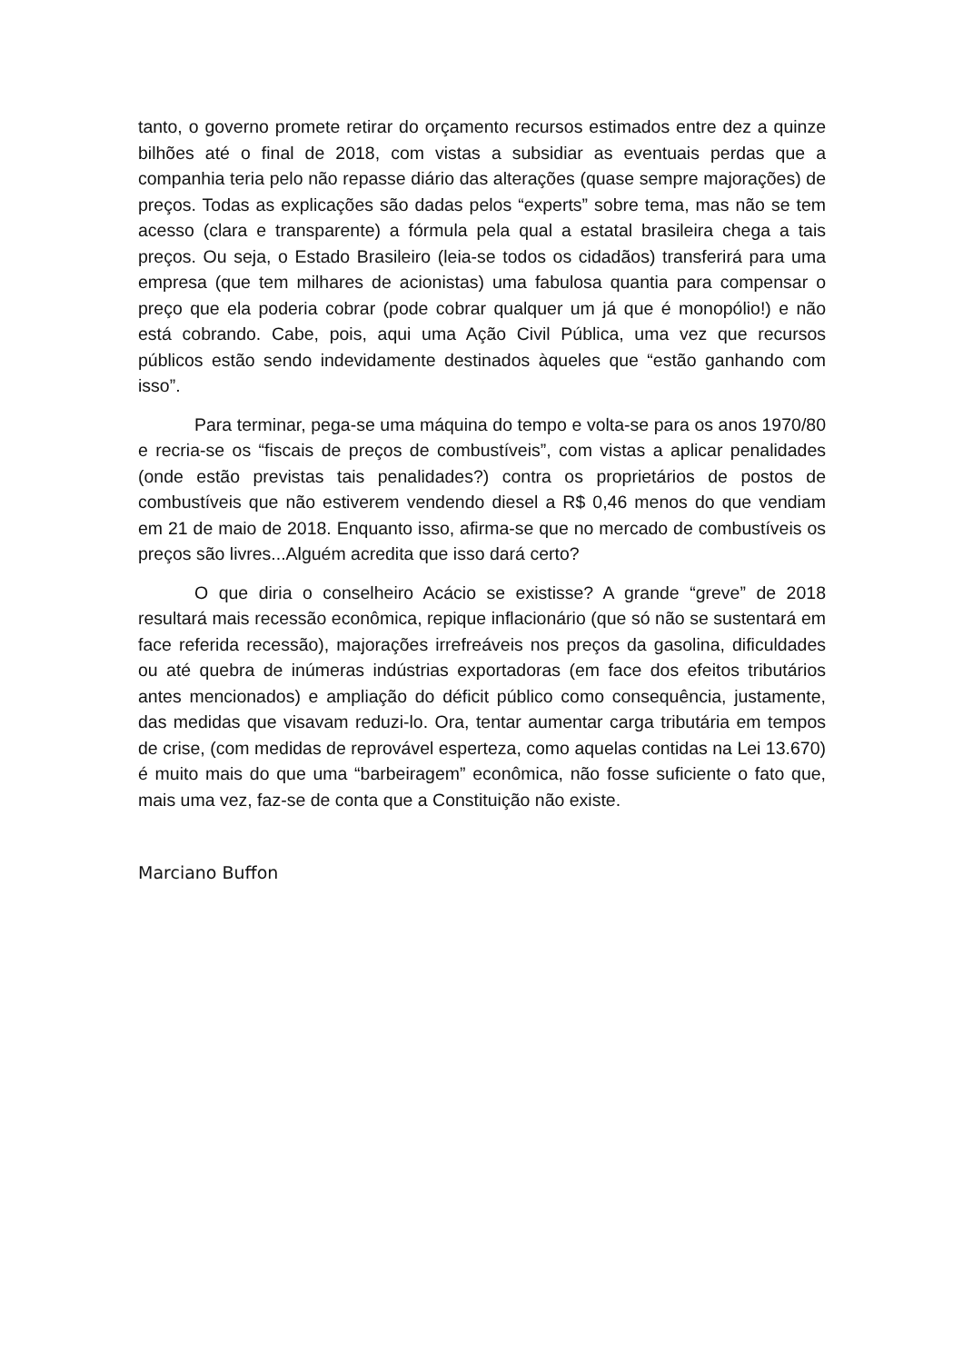tanto, o governo promete retirar do orçamento recursos estimados entre dez a quinze bilhões até o final de 2018, com vistas a subsidiar as eventuais perdas que a companhia teria pelo não repasse diário das alterações (quase sempre majorações) de preços. Todas as explicações são dadas pelos “experts” sobre tema, mas não se tem acesso (clara e transparente) a fórmula pela qual a estatal brasileira chega a tais preços. Ou seja, o Estado Brasileiro (leia-se todos os cidadãos) transferirá para uma empresa (que tem milhares de acionistas) uma fabulosa quantia para compensar o preço que ela poderia cobrar (pode cobrar qualquer um já que é monopólio!) e não está cobrando. Cabe, pois, aqui uma Ação Civil Pública, uma vez que recursos públicos estão sendo indevidamente destinados àqueles que “estão ganhando com isso”.
Para terminar, pega-se uma máquina do tempo e volta-se para os anos 1970/80 e recria-se os “fiscais de preços de combustíveis”, com vistas a aplicar penalidades (onde estão previstas tais penalidades?) contra os proprietários de postos de combustíveis que não estiverem vendendo diesel a R$ 0,46 menos do que vendiam em 21 de maio de 2018. Enquanto isso, afirma-se que no mercado de combustíveis os preços são livres...Alguém acredita que isso dará certo?
O que diria o conselheiro Acácio se existisse? A grande “greve” de 2018 resultará mais recessão econômica, repique inflacionário (que só não se sustentará em face referida recessão), majorações irrefreáveis nos preços da gasolina, dificuldades ou até quebra de inúmeras indústrias exportadoras (em face dos efeitos tributários antes mencionados) e ampliação do déficit público como consequência, justamente, das medidas que visavam reduzi-lo. Ora, tentar aumentar carga tributária em tempos de crise, (com medidas de reprovável esperteza, como aquelas contidas na Lei 13.670) é muito mais do que uma “barbeiragem” econômica, não fosse suficiente o fato que, mais uma vez, faz-se de conta que a Constituição não existe.
Marciano Buffon